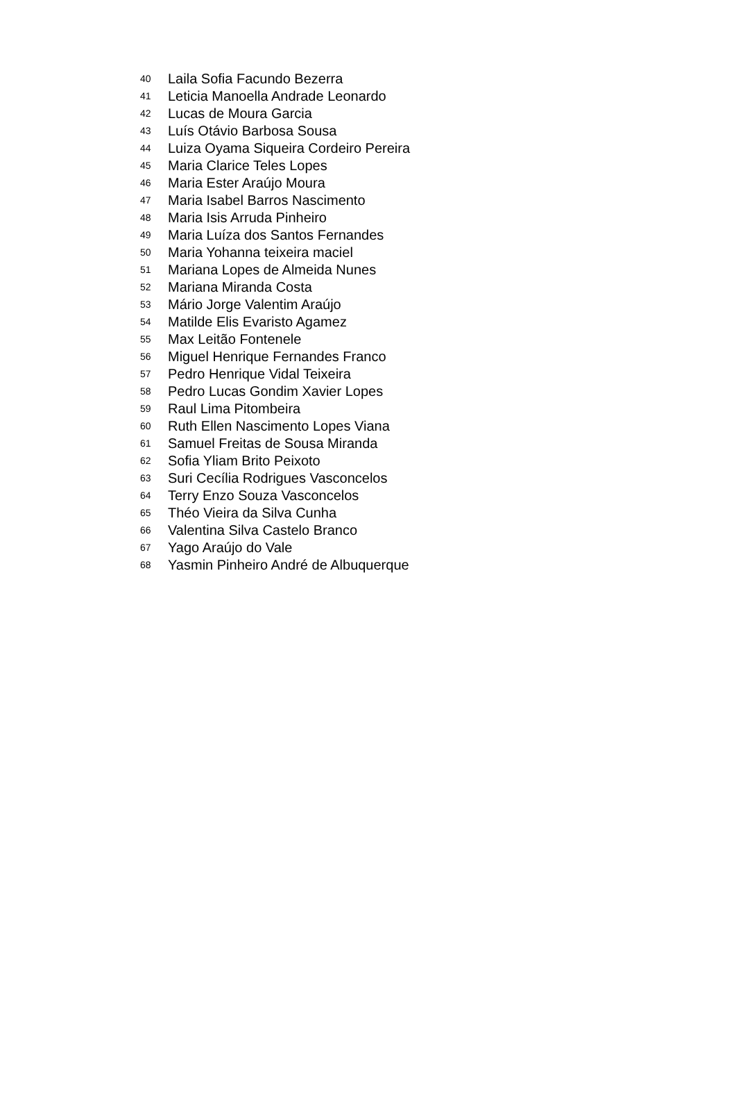| 40 | Laila Sofia Facundo Bezerra |
| 41 | Leticia Manoella Andrade Leonardo |
| 42 | Lucas de Moura Garcia |
| 43 | Luís Otávio Barbosa Sousa |
| 44 | Luiza Oyama Siqueira Cordeiro Pereira |
| 45 | Maria Clarice Teles Lopes |
| 46 | Maria Ester Araújo Moura |
| 47 | Maria Isabel Barros Nascimento |
| 48 | Maria Isis Arruda Pinheiro |
| 49 | Maria Luíza dos Santos Fernandes |
| 50 | Maria Yohanna teixeira maciel |
| 51 | Mariana Lopes de Almeida Nunes |
| 52 | Mariana Miranda Costa |
| 53 | Mário Jorge Valentim Araújo |
| 54 | Matilde Elis Evaristo Agamez |
| 55 | Max Leitão Fontenele |
| 56 | Miguel Henrique Fernandes Franco |
| 57 | Pedro Henrique Vidal Teixeira |
| 58 | Pedro Lucas Gondim Xavier Lopes |
| 59 | Raul Lima Pitombeira |
| 60 | Ruth Ellen Nascimento Lopes Viana |
| 61 | Samuel Freitas de Sousa Miranda |
| 62 | Sofia Yliam Brito Peixoto |
| 63 | Suri Cecília Rodrigues Vasconcelos |
| 64 | Terry Enzo Souza Vasconcelos |
| 65 | Théo Vieira da Silva Cunha |
| 66 | Valentina Silva Castelo Branco |
| 67 | Yago Araújo do Vale |
| 68 | Yasmin Pinheiro André de Albuquerque |